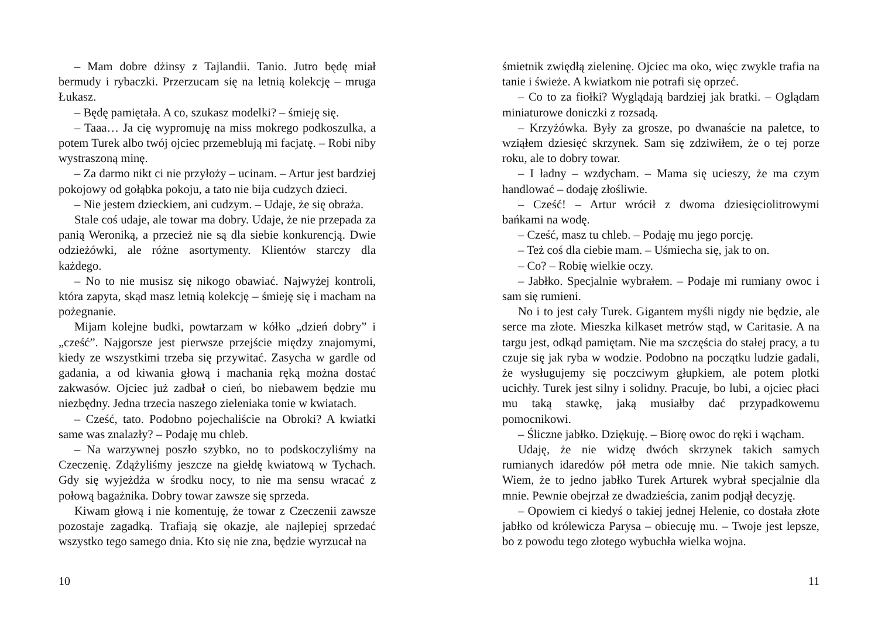– Mam dobre dżinsy z Tajlandii. Tanio. Jutro będę miał bermudy i rybaczki. Przerzucam się na letnią kolekcję – mruga Łukasz.
– Będę pamiętała. A co, szukasz modelki? – śmieję się.
– Taaa… Ja cię wypromuję na miss mokrego podkoszulka, a potem Turek albo twój ojciec przemeblują mi facjatę. – Robi niby wystraszoną minę.
– Za darmo nikt ci nie przyłoży – ucinam. – Artur jest bardziej pokojowy od gołąbka pokoju, a tato nie bija cudzych dzieci.
– Nie jestem dzieckiem, ani cudzym. – Udaje, że się obraża.
Stale coś udaje, ale towar ma dobry. Udaje, że nie przepada za panią Weroniką, a przecież nie są dla siebie konkurencją. Dwie odzieżówki, ale różne asortymenty. Klientów starczy dla każdego.
– No to nie musisz się nikogo obawiać. Najwyżej kontroli, która zapyta, skąd masz letnią kolekcję – śmieję się i macham na pożegnanie.
Mijam kolejne budki, powtarzam w kółko „dzień dobry” i „cześć”. Najgorsze jest pierwsze przejście między znajomymi, kiedy ze wszystkimi trzeba się przywitać. Zasycha w gardle od gadania, a od kiwania głową i machania ręką można dostać zakwasów. Ojciec już zadbał o cień, bo niebawem będzie mu niezbędny. Jedna trzecia naszego zieleniaka tonie w kwiatach.
– Cześć, tato. Podobno pojechaliście na Obroki? A kwiatki same was znalazły? – Podaję mu chleb.
– Na warzywnej poszło szybko, no to podskoczyliśmy na Czeczenię. Zdążyliśmy jeszcze na giełdę kwiatową w Tychach. Gdy się wyjeżdża w środku nocy, to nie ma sensu wracać z połową bagażnika. Dobry towar zawsze się sprzeda.
Kiwam głową i nie komentuję, że towar z Czeczenii zawsze pozostaje zagadką. Trafiają się okazje, ale najlepiej sprzedać wszystko tego samego dnia. Kto się nie zna, będzie wyrzucał na
10
śmietnik zwiędłą zieleninę. Ojciec ma oko, więc zwykle trafia na tanie i świeże. A kwiatkom nie potrafi się oprzeć.
– Co to za fiołki? Wyglądają bardziej jak bratki. – Oglądam miniaturowe doniczki z rozsadą.
– Krzyżówka. Były za grosze, po dwanaście na paletce, to wziąłem dziesięć skrzynek. Sam się zdziwiłem, że o tej porze roku, ale to dobry towar.
– I ładny – wzdycham. – Mama się ucieszy, że ma czym handlować – dodaję złośliwie.
– Cześć! – Artur wrócił z dwoma dziesięciolitrowymi bańkami na wodę.
– Cześć, masz tu chleb. – Podaję mu jego porcję.
– Też coś dla ciebie mam. – Uśmiecha się, jak to on.
– Co? – Robię wielkie oczy.
– Jabłko. Specjalnie wybrałem. – Podaje mi rumiany owoc i sam się rumieni.
No i to jest cały Turek. Gigantem myśli nigdy nie będzie, ale serce ma złote. Mieszka kilkaset metrów stąd, w Caritasie. A na targu jest, odkąd pamiętam. Nie ma szczęścia do stałej pracy, a tu czuje się jak ryba w wodzie. Podobno na początku ludzie gadali, że wysługujemy się poczciwym głupkiem, ale potem plotki ucichły. Turek jest silny i solidny. Pracuje, bo lubi, a ojciec płaci mu taką stawkę, jaką musiałby dać przypadkowemu pomocnikowi.
– Śliczne jabłko. Dziękuję. – Biorę owoc do ręki i wącham.
Udaję, że nie widzę dwóch skrzynek takich samych rumianych idaredów pół metra ode mnie. Nie takich samych. Wiem, że to jedno jabłko Turek Arturek wybrał specjalnie dla mnie. Pewnie obejrzał ze dwadzieścia, zanim podjął decyzję.
– Opowiem ci kiedyś o takiej jednej Helenie, co dostała złote jabłko od królewicza Parysa – obiecuję mu. – Twoje jest lepsze, bo z powodu tego złotego wybuchła wielka wojna.
11